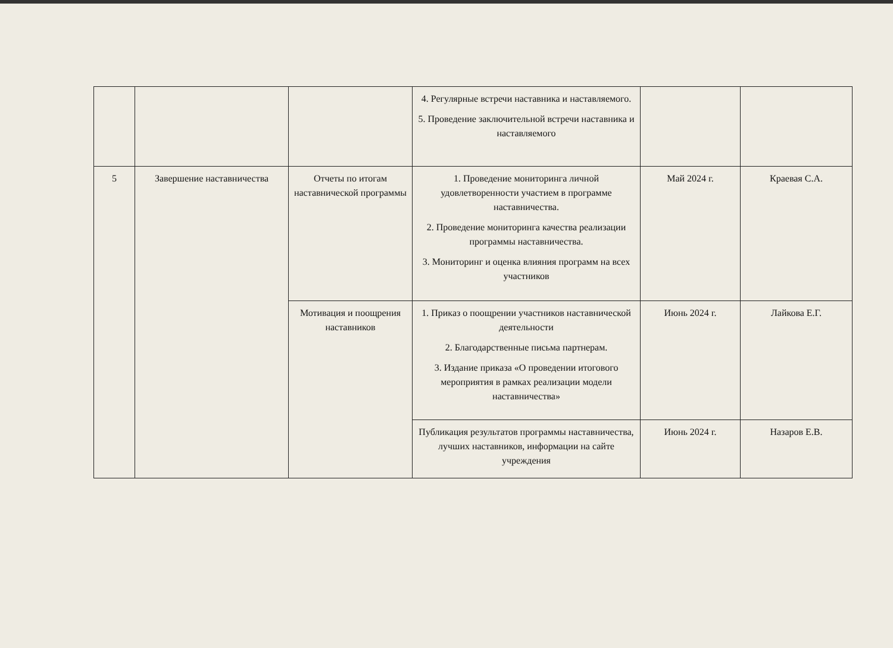| | | | 4. Регулярные встречи наставника и наставляемого. 5. Проведение заключительной встречи наставника и наставляемого | | |
| 5 | Завершение наставничества | Отчеты по итогам наставнической программы | 1. Проведение мониторинга личной удовлетворенности участием в программе наставничества. 2. Проведение мониторинга качества реализации программы наставничества. 3. Мониторинг и оценка влияния программ на всех участников | Май 2024 г. | Краевая С.А. |
| | | Мотивация и поощрения наставников | 1. Приказ о поощрении участников наставнической деятельности 2. Благодарственные письма партнерам. 3. Издание приказа «О проведении итогового мероприятия в рамках реализации модели наставничества» | Июнь 2024 г. | Лайкова Е.Г. |
| | | | Публикация результатов программы наставничества, лучших наставников, информации на сайте учреждения | Июнь 2024 г. | Назаров Е.В. |